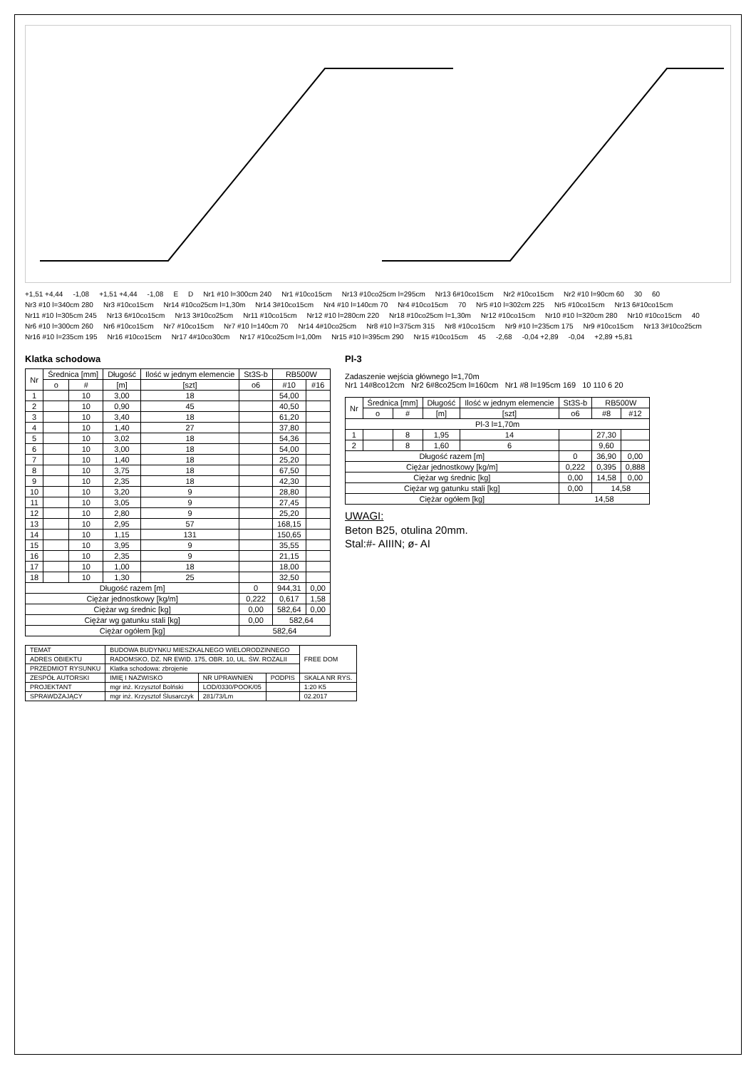+1,51 +4,44 -1,08 +1,51 +4,44 -1,08 E D Nr1 #10 l=300cm 240 Nr1 #10co15cm Nr13 #10co25cm l=295cm Nr13 6#10co15cm Nr2 #10co15cm Nr2 #10 l=90cm 60 30 60 Nr3 #10 l=340cm 280 Nr3 #10co15cm Nr14 #10co25cm l=1,30m Nr14 3#10co15cm Nr4 #10 l=140cm 70 Nr4 #10co15cm 70 Nr5 #10 l=302cm 225 Nr5 #10co15cm Nr13 6#10co15cm Nr11 #10 l=305cm 245 Nr13 6#10co15cm Nr13 3#10co25cm Nr11 #10co15cm Nr12 #10 l=280cm 220 Nr18 #10co25cm l=1,30m Nr12 #10co15cm Nr10 #10 l=320cm 280 Nr10 #10co15cm 40 Nr6 #10 l=300cm 260 Nr6 #10co15cm Nr7 #10co15cm Nr7 #10 l=140cm 70 Nr14 4#10co25cm Nr8 #10 l=375cm 315 Nr8 #10co15cm Nr9 #10 l=235cm 175 Nr9 #10co15cm Nr13 3#10co25cm Nr16 #10 l=235cm 195 Nr16 #10co15cm Nr17 4#10co30cm Nr17 #10co25cm l=1,00m Nr15 #10 l=395cm 290 Nr15 #10co15cm 45 -2,68 -0,04 +2,89 -0,04 +2,89 +5,81
Klatka schodowa
| Nr | Średnica [mm] | | Długość | Ilość w jednym elemencie | St3S-b | RB500W | |
| --- | --- | --- | --- | --- | --- | --- | --- |
| | o | # | [m] | [szt] | o6 | #10 | #16 |
| 1 | | 10 | 3,00 | 18 | | 54,00 | |
| 2 | | 10 | 0,90 | 45 | | 40,50 | |
| 3 | | 10 | 3,40 | 18 | | 61,20 | |
| 4 | | 10 | 1,40 | 27 | | 37,80 | |
| 5 | | 10 | 3,02 | 18 | | 54,36 | |
| 6 | | 10 | 3,00 | 18 | | 54,00 | |
| 7 | | 10 | 1,40 | 18 | | 25,20 | |
| 8 | | 10 | 3,75 | 18 | | 67,50 | |
| 9 | | 10 | 2,35 | 18 | | 42,30 | |
| 10 | | 10 | 3,20 | 9 | | 28,80 | |
| 11 | | 10 | 3,05 | 9 | | 27,45 | |
| 12 | | 10 | 2,80 | 9 | | 25,20 | |
| 13 | | 10 | 2,95 | 57 | | 168,15 | |
| 14 | | 10 | 1,15 | 131 | | 150,65 | |
| 15 | | 10 | 3,95 | 9 | | 35,55 | |
| 16 | | 10 | 2,35 | 9 | | 21,15 | |
| 17 | | 10 | 1,00 | 18 | | 18,00 | |
| 18 | | 10 | 1,30 | 25 | | 32,50 | |
| Długość razem [m] | | | | | 0 | 944,31 | 0,00 |
| Ciężar jednostkowy [kg/m] | | | | | 0,222 | 0,617 | 1,58 |
| Ciężar wg średnic [kg] | | | | | 0,00 | 582,64 | 0,00 |
| Ciężar wg gatunku stali [kg] | | | | | 0,00 | 582,64 | |
| Ciężar ogółem [kg] | | | | | 582,64 | | |
Pl-3
Zadaszenie wejścia głównego l=1,70m
Nr1 14#8co12cm Nr2 6#8co25cm l=160cm Nr1 #8 l=195cm 169 10 110 6 20
| Nr | Średnica [mm] | | Długość | Ilość w jednym elemencie | St3S-b | RB500W | |
| --- | --- | --- | --- | --- | --- | --- | --- |
| | o | # | [m] | [szt] | o6 | #8 | #12 |
| Pl-3 l=1,70m | | | | | | | |
| 1 | | 8 | 1,95 | 14 | | 27,30 | |
| 2 | | 8 | 1,60 | 6 | | 9,60 | |
| Długość razem [m] | | | | | 0 | 36,90 | 0,00 |
| Ciężar jednostkowy [kg/m] | | | | | 0,222 | 0,395 | 0,888 |
| Ciężar wg średnic [kg] | | | | | 0,00 | 14,58 | 0,00 |
| Ciężar wg gatunku stali [kg] | | | | | 0,00 | 14,58 | |
| Ciężar ogółem [kg] | | | | | 14,58 | | |
UWAGI:
Beton B25, otulina 20mm.
Stal:#- AIIIN; ø- AI
| TEMAT | BUDOWA BUDYNKU MIESZKALNEGO WIELORODZINNEGO | | | FREE DOM |
| ADRES OBIEKTU | RADOMSKO, DZ. NR EWID. 175, OBR. 10, UL. ŚW. ROZALII | | | |
| PRZEDMIOT RYSUNKU | Klatka schodowa: zbrojenie | | | |
| ZESPÓŁ AUTORSKI | IMIĘ I NAZWISKO | NR UPRAWNIEŃ | PODPIS | SKALA NR RYS. |
| PROJEKTANT | mgr inż. Krzysztof Bolński | LOD/0330/POOK/05 | | 1:20 K5 |
| SPRAWDZAJĄCY | mgr inż. Krzysztof Ślusarczyk | 281/73/Lm | | 02.2017 |